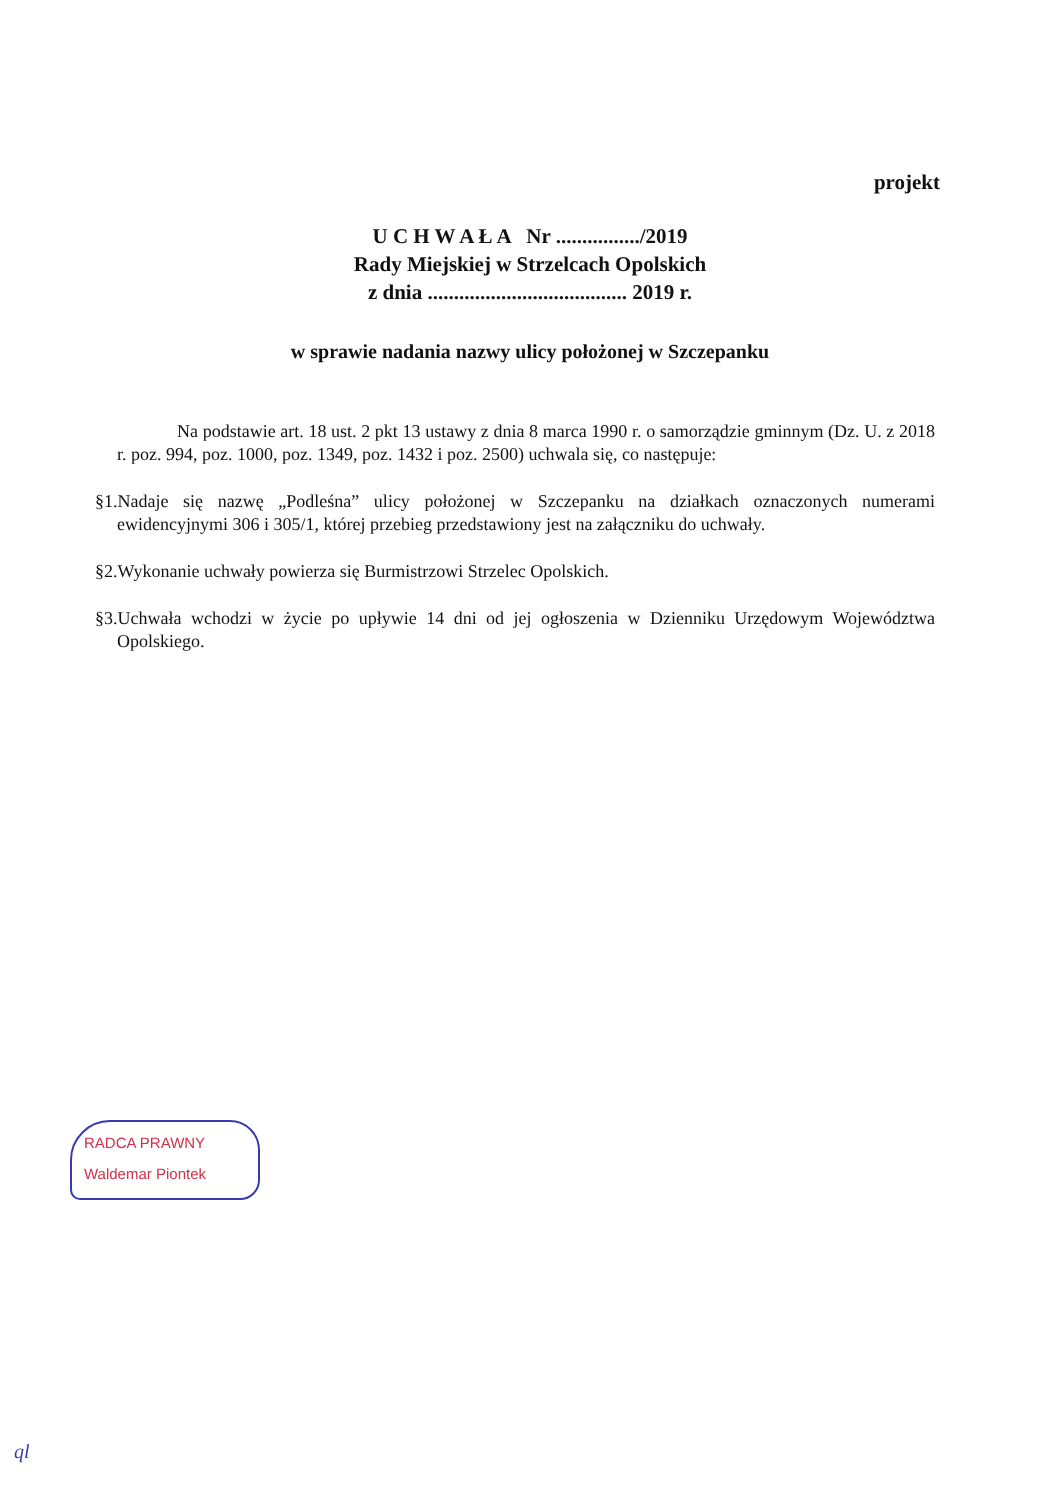projekt
U C H W A Ł A Nr ................/2019
Rady Miejskiej w Strzelcach Opolskich
z dnia ...................................... 2019 r.
w sprawie nadania nazwy ulicy położonej w Szczepanku
Na podstawie art. 18 ust. 2 pkt 13 ustawy z dnia 8 marca 1990 r. o samorządzie gminnym (Dz. U. z 2018 r. poz. 994, poz. 1000, poz. 1349, poz. 1432 i poz. 2500) uchwala się, co następuje:
§1.Nadaje się nazwę „Podleśna” ulicy położonej w Szczepanku na działkach oznaczonych numerami ewidencyjnymi 306 i 305/1, której przebieg przedstawiony jest na załączniku do uchwały.
§2.Wykonanie uchwały powierza się Burmistrzowi Strzelec Opolskich.
§3.Uchwała wchodzi w życie po upływie 14 dni od jej ogłoszenia w Dzienniku Urzędowym Województwa Opolskiego.
RADCA PRAWNY
Waldemar Piontek
ql